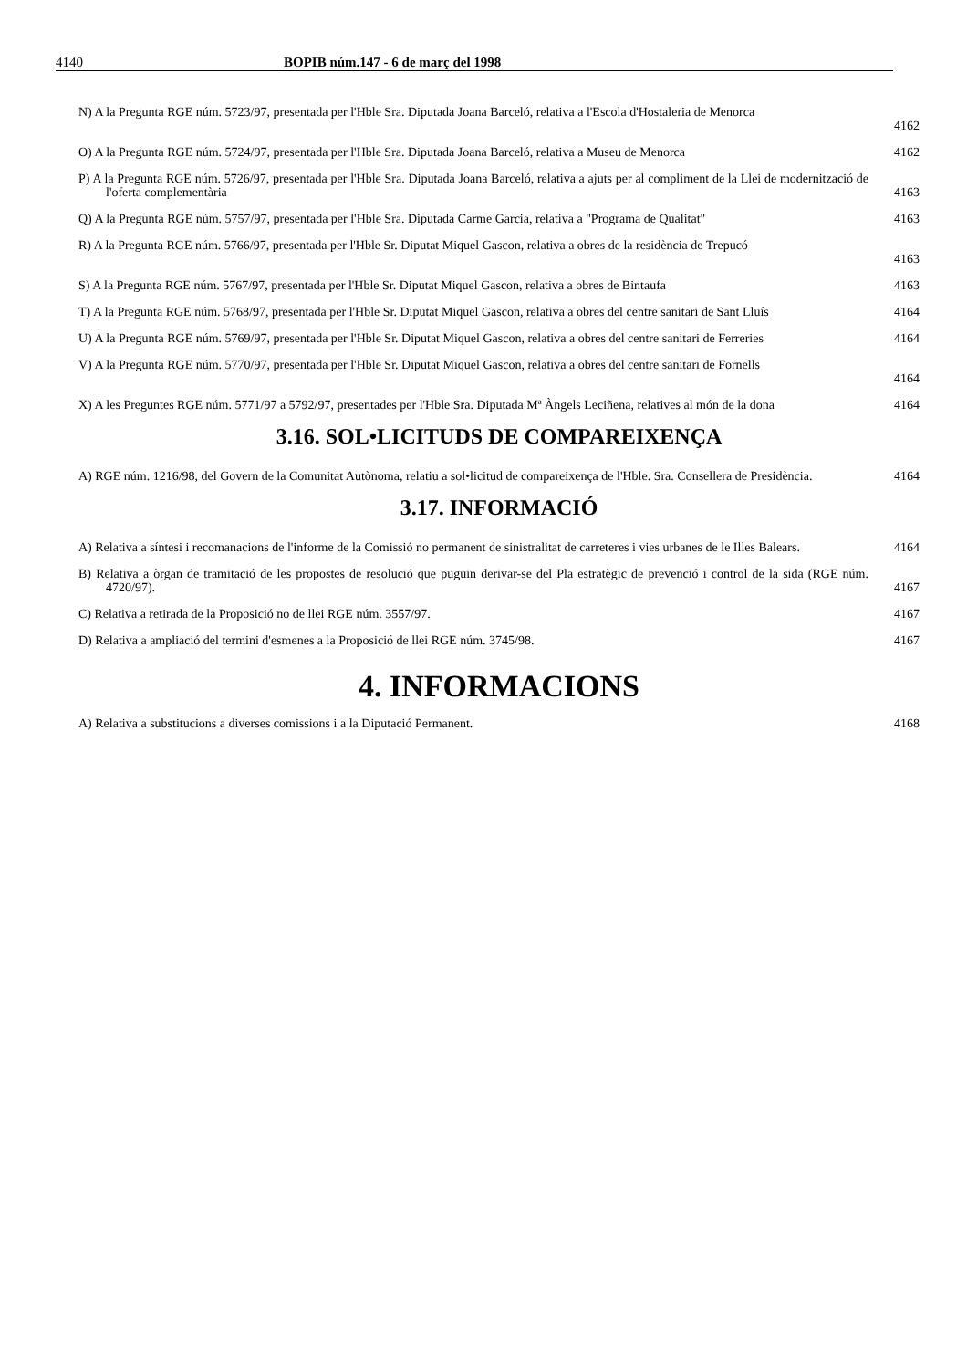4140 BOPIB núm.147 - 6 de març del 1998
N) A la Pregunta RGE núm. 5723/97, presentada per l'Hble Sra. Diputada Joana Barceló, relativa a l'Escola d'Hostaleria de Menorca
4162
O) A la Pregunta RGE núm. 5724/97, presentada per l'Hble Sra. Diputada Joana Barceló, relativa a Museu de Menorca
4162
P) A la Pregunta RGE núm. 5726/97, presentada per l'Hble Sra. Diputada Joana Barceló, relativa a ajuts per al compliment de la Llei de modernització de l'oferta complementària
4163
Q) A la Pregunta RGE núm. 5757/97, presentada per l'Hble Sra. Diputada Carme Garcia, relativa a "Programa de Qualitat"
4163
R) A la Pregunta RGE núm. 5766/97, presentada per l'Hble Sr. Diputat Miquel Gascon, relativa a obres de la residència de Trepucó
4163
S) A la Pregunta RGE núm. 5767/97, presentada per l'Hble Sr. Diputat Miquel Gascon, relativa a obres de Bintaufa
4163
T) A la Pregunta RGE núm. 5768/97, presentada per l'Hble Sr. Diputat Miquel Gascon, relativa a obres del centre sanitari de Sant Lluís
4164
U) A la Pregunta RGE núm. 5769/97, presentada per l'Hble Sr. Diputat Miquel Gascon, relativa a obres del centre sanitari de Ferreries
4164
V) A la Pregunta RGE núm. 5770/97, presentada per l'Hble Sr. Diputat Miquel Gascon, relativa a obres del centre sanitari de Fornells
4164
X) A les Preguntes RGE núm. 5771/97 a 5792/97, presentades per l'Hble Sra. Diputada Mª Àngels Leciñena, relatives al món de la dona
4164
3.16. SOL•LICITUDS DE COMPAREIXENÇA
A) RGE núm. 1216/98, del Govern de la Comunitat Autònoma, relatiu a sol•licitud de compareixença de l'Hble. Sra. Consellera de Presidència.
4164
3.17. INFORMACIÓ
A) Relativa a síntesi i recomanacions de l'informe de la Comissió no permanent de sinistralitat de carreteres i vies urbanes de le Illes Balears.
4164
B) Relativa a òrgan de tramitació de les propostes de resolució que puguin derivar-se del Pla estratègic de prevenció i control de la sida (RGE núm. 4720/97).
4167
C) Relativa a retirada de la Proposició no de llei RGE núm. 3557/97.
4167
D) Relativa a ampliació del termini d'esmenes a la Proposició de llei RGE núm. 3745/98.
4167
4. INFORMACIONS
A) Relativa a substitucions a diverses comissions i a la Diputació Permanent.
4168